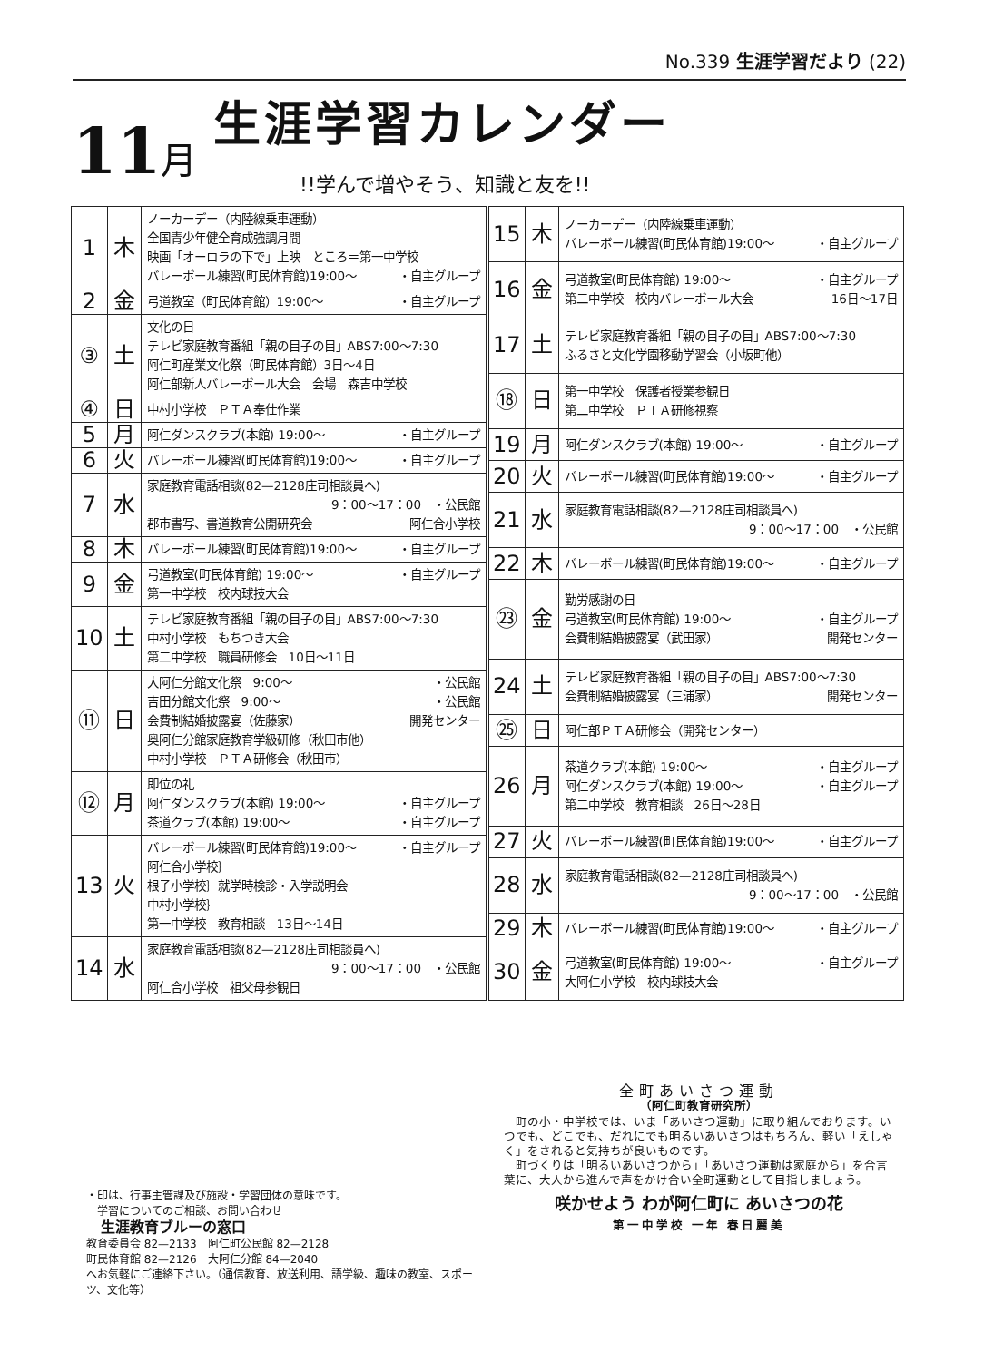No.339 生涯学習だより (22)
11月 生涯学習カレンダー!!学んで増やそう、知識と友を!!
| 1 | 木 | ノーカーデー（内陸線乗車運動） 全国青少年健全育成強調月間 映画「オーロラの下で」上映 ところ＝第一中学校 バレーボール練習(町民体育館)19:00〜 ・自主グループ |
| 2 | 金 | 弓道教室（町民体育館）19:00〜 ・自主グループ |
| ③ | 土 | 文化の日 テレビ家庭教育番組「親の目子の目」ABS7:00〜7:30 阿仁町産業文化祭（町民体育館）3日〜4日 阿仁部新人バレーボール大会 会場 森吉中学校 |
| ④ | 日 | 中村小学校 ＰＴＡ奉仕作業 |
| 5 | 月 | 阿仁ダンスクラブ(本館) 19:00〜 ・自主グループ |
| 6 | 火 | バレーボール練習(町民体育館)19:00〜 ・自主グループ |
| 7 | 水 | 家庭教育電話相談(82—2128庄司相談員へ) 9：00〜17：00 ・公民館 郡市書写、書道教育公開研究会 阿仁合小学校 |
| 8 | 木 | バレーボール練習(町民体育館)19:00〜 ・自主グループ |
| 9 | 金 | 弓道教室(町民体育館) 19:00〜 ・自主グループ 第一中学校 校内球技大会 |
| 10 | 土 | テレビ家庭教育番組「親の目子の目」ABS7:00〜7:30 中村小学校 もちつき大会 第二中学校 職員研修会 10日〜11日 |
| ⑪ | 日 | 大阿仁分館文化祭 9:00〜 ・公民館 吉田分館文化祭 9:00〜 ・公民館 会費制結婚披露宴（佐藤家） 開発センター 奥阿仁分館家庭教育学級研修（秋田市他） 中村小学校 ＰＴＡ研修会（秋田市） |
| ⑫ | 月 | 即位の礼 阿仁ダンスクラブ(本館) 19:00〜 ・自主グループ 茶道クラブ(本館) 19:00〜 ・自主グループ |
| 13 | 火 | バレーボール練習(町民体育館)19:00〜 ・自主グループ 阿仁合小学校｝ 根子小学校｝就学時検診・入学説明会 中村小学校｝ 第一中学校 教育相談 13日〜14日 |
| 14 | 水 | 家庭教育電話相談(82—2128庄司相談員へ) 9：00〜17：00 ・公民館 阿仁合小学校 祖父母参観日 |
| 15 | 木 | ノーカーデー（内陸線乗車運動） バレーボール練習(町民体育館)19:00〜 ・自主グループ |
| 16 | 金 | 弓道教室(町民体育館) 19:00〜 ・自主グループ 第二中学校 校内バレーボール大会 16日〜17日 |
| 17 | 土 | テレビ家庭教育番組「親の目子の目」ABS7:00〜7:30 ふるさと文化学園移動学習会（小坂町他） |
| ⑱ | 日 | 第一中学校 保護者授業参観日 第二中学校 ＰＴＡ研修視察 |
| 19 | 月 | 阿仁ダンスクラブ(本館) 19:00〜 ・自主グループ |
| 20 | 火 | バレーボール練習(町民体育館)19:00〜 ・自主グループ |
| 21 | 水 | 家庭教育電話相談(82—2128庄司相談員へ) 9：00〜17：00 ・公民館 |
| 22 | 木 | バレーボール練習(町民体育館)19:00〜 ・自主グループ |
| ㉓ | 金 | 勤労感謝の日 弓道教室(町民体育館) 19:00〜 ・自主グループ 会費制結婚披露宴（武田家） 開発センター |
| 24 | 土 | テレビ家庭教育番組「親の目子の目」ABS7:00〜7:30 会費制結婚披露宴（三浦家） 開発センター |
| ㉕ | 日 | 阿仁部ＰＴＡ研修会（開発センター） |
| 26 | 月 | 茶道クラブ(本館) 19:00〜 ・自主グループ 阿仁ダンスクラブ(本館) 19:00〜 ・自主グループ 第二中学校 教育相談 26日〜28日 |
| 27 | 火 | バレーボール練習(町民体育館)19:00〜 ・自主グループ |
| 28 | 水 | 家庭教育電話相談(82—2128庄司相談員へ) 9：00〜17：00 ・公民館 |
| 29 | 木 | バレーボール練習(町民体育館)19:00〜 ・自主グループ |
| 30 | 金 | 弓道教室(町民体育館) 19:00〜 ・自主グループ 大阿仁小学校 校内球技大会 |
全町あいさつ運動
（阿仁町教育研究所）
　町の小・中学校では、いま「あいさつ運動」に取り組んでおります。いつでも、どこでも、だれにでも明るいあいさつはもちろん、軽い「えしゃく」をされると気持ちが良いものです。
　町づくりは「明るいあいさつから」「あいさつ運動は家庭から」を合言葉に、大人から進んで声をかけ合い全町運動として目指しましょう。
咲かせよう わが阿仁町に あいさつの花
第一中学校 一年 春日麗美
・印は、行事主管課及び施設・学習団体の意味です。
　学習についてのご相談、お問い合わせ
　生涯教育ブルーの窓口
教育委員会 82—2133　阿仁町公民館 82—2128
町民体育館 82—2126　大阿仁分館 84—2040
へお気軽にご連絡下さい。（通信教育、放送利用、語学級、趣味の教室、スポーツ、文化等）